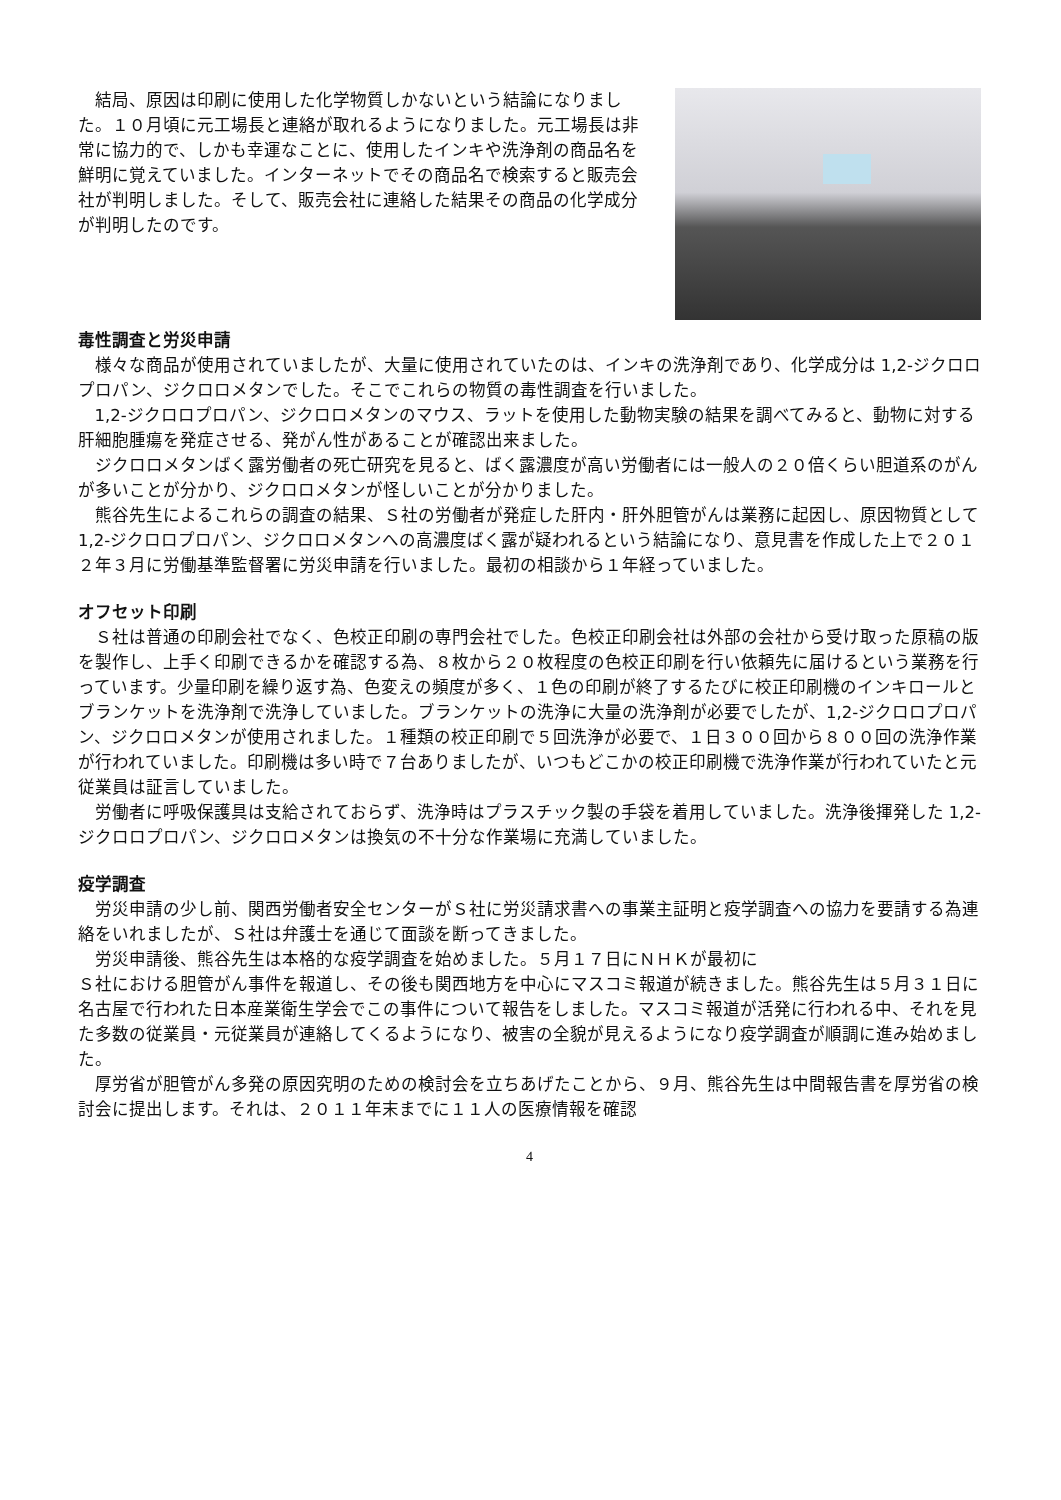結局、原因は印刷に使用した化学物質しかないという結論になりました。１０月頃に元工場長と連絡が取れるようになりました。元工場長は非常に協力的で、しかも幸運なことに、使用したインキや洗浄剤の商品名を鮮明に覚えていました。インターネットでその商品名で検索すると販売会社が判明しました。そして、販売会社に連絡した結果その商品の化学成分が判明したのです。
毒性調査と労災申請
様々な商品が使用されていましたが、大量に使用されていたのは、インキの洗浄剤であり、化学成分は 1,2-ジクロロプロパン、ジクロロメタンでした。そこでこれらの物質の毒性調査を行いました。
1,2-ジクロロプロパン、ジクロロメタンのマウス、ラットを使用した動物実験の結果を調べてみると、動物に対する肝細胞腫瘍を発症させる、発がん性があることが確認出来ました。
ジクロロメタンばく露労働者の死亡研究を見ると、ばく露濃度が高い労働者には一般人の２０倍くらい胆道系のがんが多いことが分かり、ジクロロメタンが怪しいことが分かりました。
熊谷先生によるこれらの調査の結果、Ｓ社の労働者が発症した肝内・肝外胆管がんは業務に起因し、原因物質として 1,2-ジクロロプロパン、ジクロロメタンへの高濃度ばく露が疑われるという結論になり、意見書を作成した上で２０１２年３月に労働基準監督署に労災申請を行いました。最初の相談から１年経っていました。
オフセット印刷
Ｓ社は普通の印刷会社でなく、色校正印刷の専門会社でした。色校正印刷会社は外部の会社から受け取った原稿の版を製作し、上手く印刷できるかを確認する為、８枚から２０枚程度の色校正印刷を行い依頼先に届けるという業務を行っています。少量印刷を繰り返す為、色変えの頻度が多く、１色の印刷が終了するたびに校正印刷機のインキロールとブランケットを洗浄剤で洗浄していました。ブランケットの洗浄に大量の洗浄剤が必要でしたが、1,2-ジクロロプロパン、ジクロロメタンが使用されました。１種類の校正印刷で５回洗浄が必要で、１日３００回から８００回の洗浄作業が行われていました。印刷機は多い時で７台ありましたが、いつもどこかの校正印刷機で洗浄作業が行われていたと元従業員は証言していました。
労働者に呼吸保護具は支給されておらず、洗浄時はプラスチック製の手袋を着用していました。洗浄後揮発した 1,2-ジクロロプロパン、ジクロロメタンは換気の不十分な作業場に充満していました。
疫学調査
労災申請の少し前、関西労働者安全センターがＳ社に労災請求書への事業主証明と疫学調査への協力を要請する為連絡をいれましたが、Ｓ社は弁護士を通じて面談を断ってきました。
労災申請後、熊谷先生は本格的な疫学調査を始めました。５月１７日にＮＨＫが最初に
Ｓ社における胆管がん事件を報道し、その後も関西地方を中心にマスコミ報道が続きました。熊谷先生は５月３１日に名古屋で行われた日本産業衛生学会でこの事件について報告をしました。マスコミ報道が活発に行われる中、それを見た多数の従業員・元従業員が連絡してくるようになり、被害の全貌が見えるようになり疫学調査が順調に進み始めました。
厚労省が胆管がん多発の原因究明のための検討会を立ちあげたことから、９月、熊谷先生は中間報告書を厚労省の検討会に提出します。それは、２０１１年末までに１１人の医療情報を確認
4